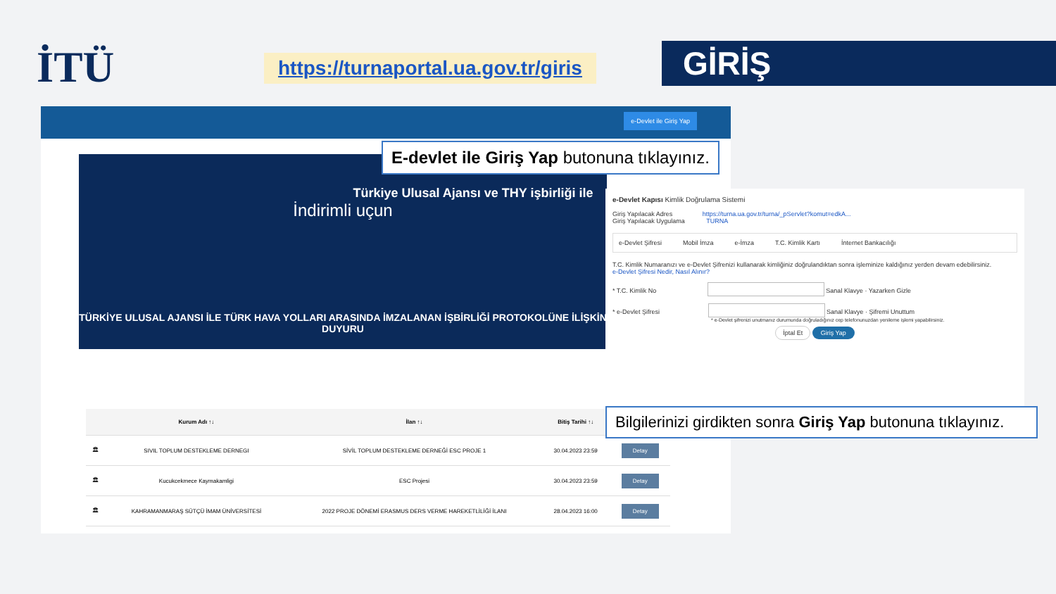İTÜ
https://turnaportal.ua.gov.tr/giris
GİRİŞ
e-Devlet ile Giriş Yap
Türkiye Ulusal Ajansı ve THY işbirliği ile
İndirimli uçun
TÜRKİYE ULUSAL AJANSI İLE TÜRK HAVA YOLLARI ARASINDA İMZALANAN İŞBİRLİĞİ PROTOKOLÜNE İLİŞKİN DUYURU
| | Kurum Adı ↑↓ | İlan ↑↓ | Bitiş Tarihi ↑↓ | |
| --- | --- | --- | --- | --- |
| 🏛 | SIVIL TOPLUM DESTEKLEME DERNEGI | SİVİL TOPLUM DESTEKLEME DERNEĞİ ESC PROJE 1 | 30.04.2023 23:59 | Detay |
| 🏛 | Kucukcekmece Kaymakamligi | ESC Projesi | 30.04.2023 23:59 | Detay |
| 🏛 | KAHRAMANMARAŞ SÜTÇÜ İMAM ÜNİVERSİTESİ | 2022 PROJE DÖNEMİ ERASMUS DERS VERME HAREKETLİLİĞİ İLANI | 28.04.2023 16:00 | Detay |
E-devlet ile Giriş Yap butonuna tıklayınız.
e-Devlet Kapısı Kimlik Doğrulama Sistemi
Giriş Yapılacak Adres https://turna.ua.gov.tr/turna/_pServlet?komut=edkA...
Giriş Yapılacak Uygulama TURNA
e-Devlet Şifresi Mobil İmza e-İmza T.C. Kimlik Kartı İnternet Bankacılığı
T.C. Kimlik Numaranızı ve e-Devlet Şifrenizi kullanarak kimliğiniz doğrulandıktan sonra işleminize kaldığınız yerden devam edebilirsiniz.
e-Devlet Şifresi Nedir, Nasıl Alınır?
* T.C. Kimlik No Sanal Klavye · Yazarken Gizle
* e-Devlet Şifresi Sanal Klavye · Şifremi Unuttum
* e-Devlet şifrenizi unutmanız durumunda doğruladığınız cep telefonunuzdan yenileme işlemi yapabilirsiniz.
İptal Et Giriş Yap
Bilgilerinizi girdikten sonra Giriş Yap butonuna tıklayınız.